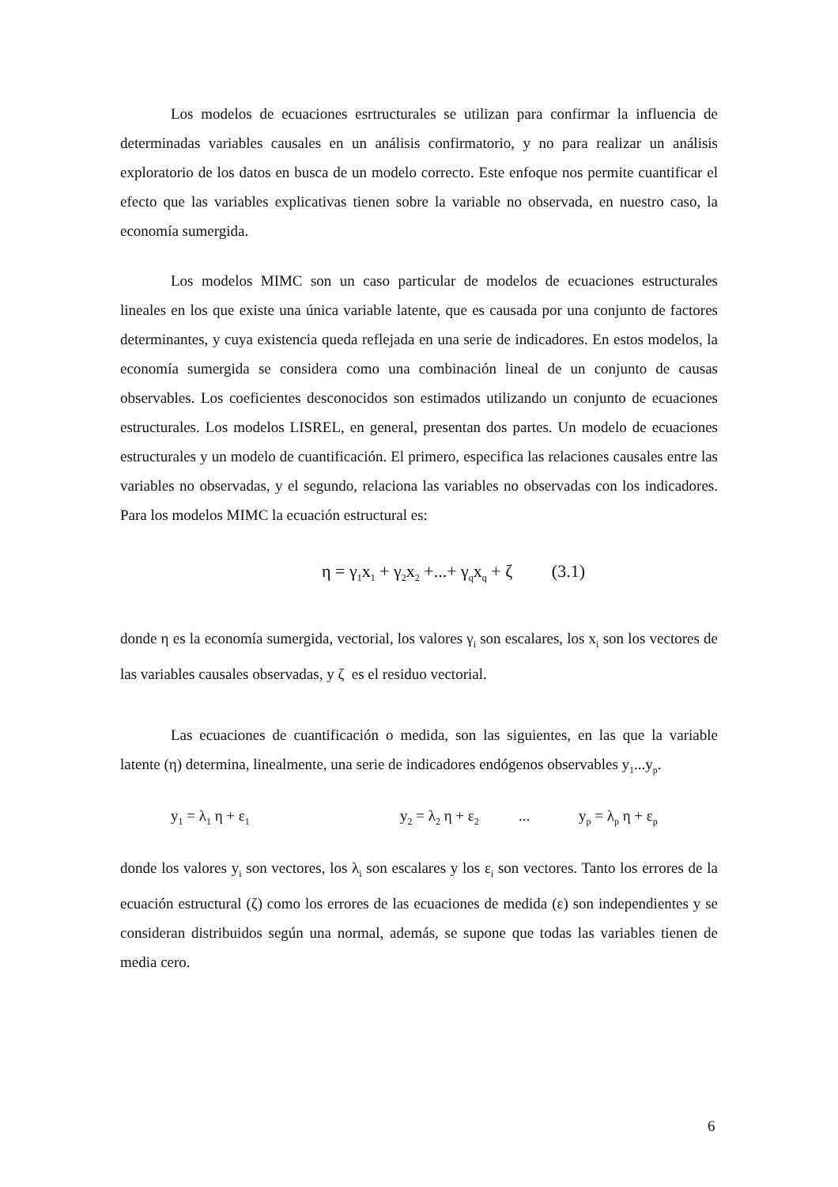Los modelos de ecuaciones esrtructurales se utilizan para confirmar la influencia de determinadas variables causales en un análisis confirmatorio, y no para realizar un análisis exploratorio de los datos en busca de un modelo correcto. Este enfoque nos permite cuantificar el efecto que las variables explicativas tienen sobre la variable no observada, en nuestro caso, la economía sumergida.
Los modelos MIMC son un caso particular de modelos de ecuaciones estructurales lineales en los que existe una única variable latente, que es causada por una conjunto de factores determinantes, y cuya existencia queda reflejada en una serie de indicadores. En estos modelos, la economía sumergida se considera como una combinación lineal de un conjunto de causas observables. Los coeficientes desconocidos son estimados utilizando un conjunto de ecuaciones estructurales. Los modelos LISREL, en general, presentan dos partes. Un modelo de ecuaciones estructurales y un modelo de cuantificación. El primero, especifica las relaciones causales entre las variables no observadas, y el segundo, relaciona las variables no observadas con los indicadores. Para los modelos MIMC la ecuación estructural es:
η = γ<sub>1</sub>x<sub>1</sub> + γ<sub>2</sub>x<sub>2</sub> +...+ γ<sub>q</sub>x<sub>q</sub> + ζ (3.1)
donde η es la economía sumergida, vectorial, los valores γ<sub>i</sub> son escalares, los x<sub>i</sub> son los vectores de las variables causales observadas, y ζ es el residuo vectorial.
Las ecuaciones de cuantificación o medida, son las siguientes, en las que la variable latente (η) determina, linealmente, una serie de indicadores endógenos observables y<sub>1</sub>...y<sub>p</sub>.
y<sub>1</sub> = λ<sub>1</sub> η + ε<sub>1</sub> y<sub>2</sub> = λ<sub>2</sub> η + ε<sub>2</sub>... y<sub>p</sub> = λ<sub>p</sub> η + ε<sub>p</sub>
donde los valores y<sub>i</sub> son vectores, los λ<sub>i</sub> son escalares y los ε<sub>i</sub> son vectores. Tanto los errores de la ecuación estructural (ζ) como los errores de las ecuaciones de medida (ε) son independientes y se consideran distribuidos según una normal, además, se supone que todas las variables tienen de media cero.
6